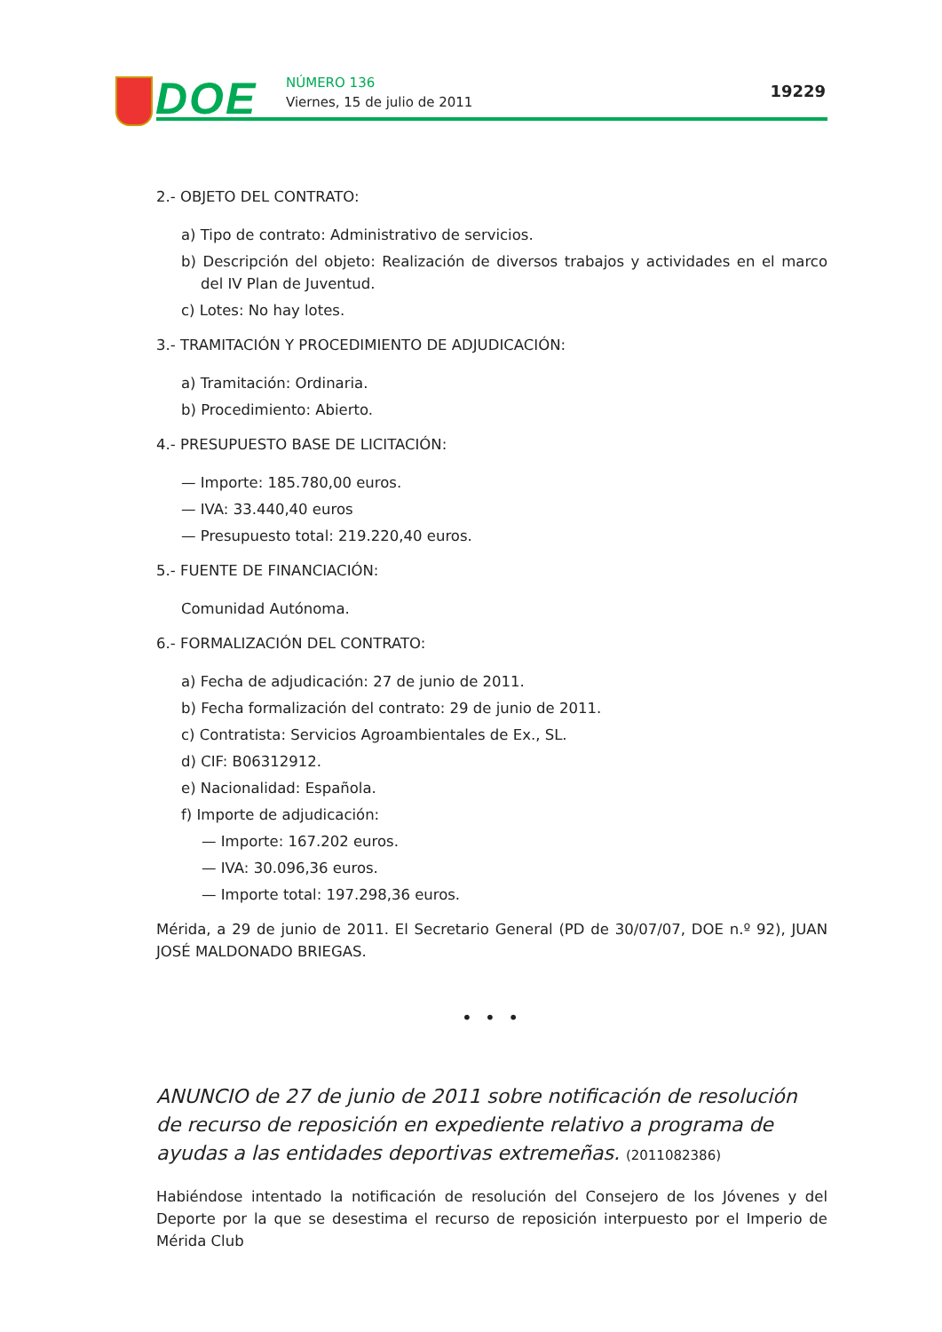DOE NÚMERO 136
Viernes, 15 de julio de 2011
19229
2.- OBJETO DEL CONTRATO:
a) Tipo de contrato: Administrativo de servicios.
b) Descripción del objeto: Realización de diversos trabajos y actividades en el marco del IV Plan de Juventud.
c) Lotes: No hay lotes.
3.- TRAMITACIÓN Y PROCEDIMIENTO DE ADJUDICACIÓN:
a) Tramitación: Ordinaria.
b) Procedimiento: Abierto.
4.- PRESUPUESTO BASE DE LICITACIÓN:
— Importe: 185.780,00 euros.
— IVA: 33.440,40 euros
— Presupuesto total: 219.220,40 euros.
5.- FUENTE DE FINANCIACIÓN:
Comunidad Autónoma.
6.- FORMALIZACIÓN DEL CONTRATO:
a) Fecha de adjudicación: 27 de junio de 2011.
b) Fecha formalización del contrato: 29 de junio de 2011.
c) Contratista: Servicios Agroambientales de Ex., SL.
d) CIF: B06312912.
e) Nacionalidad: Española.
f) Importe de adjudicación:
— Importe: 167.202 euros.
— IVA: 30.096,36 euros.
— Importe total: 197.298,36 euros.
Mérida, a 29 de junio de 2011. El Secretario General (PD de 30/07/07, DOE n.º 92), JUAN JOSÉ MALDONADO BRIEGAS.
• • •
ANUNCIO de 27 de junio de 2011 sobre notificación de resolución de recurso de reposición en expediente relativo a programa de ayudas a las entidades deportivas extremeñas. (2011082386)
Habiéndose intentado la notificación de resolución del Consejero de los Jóvenes y del Deporte por la que se desestima el recurso de reposición interpuesto por el Imperio de Mérida Club